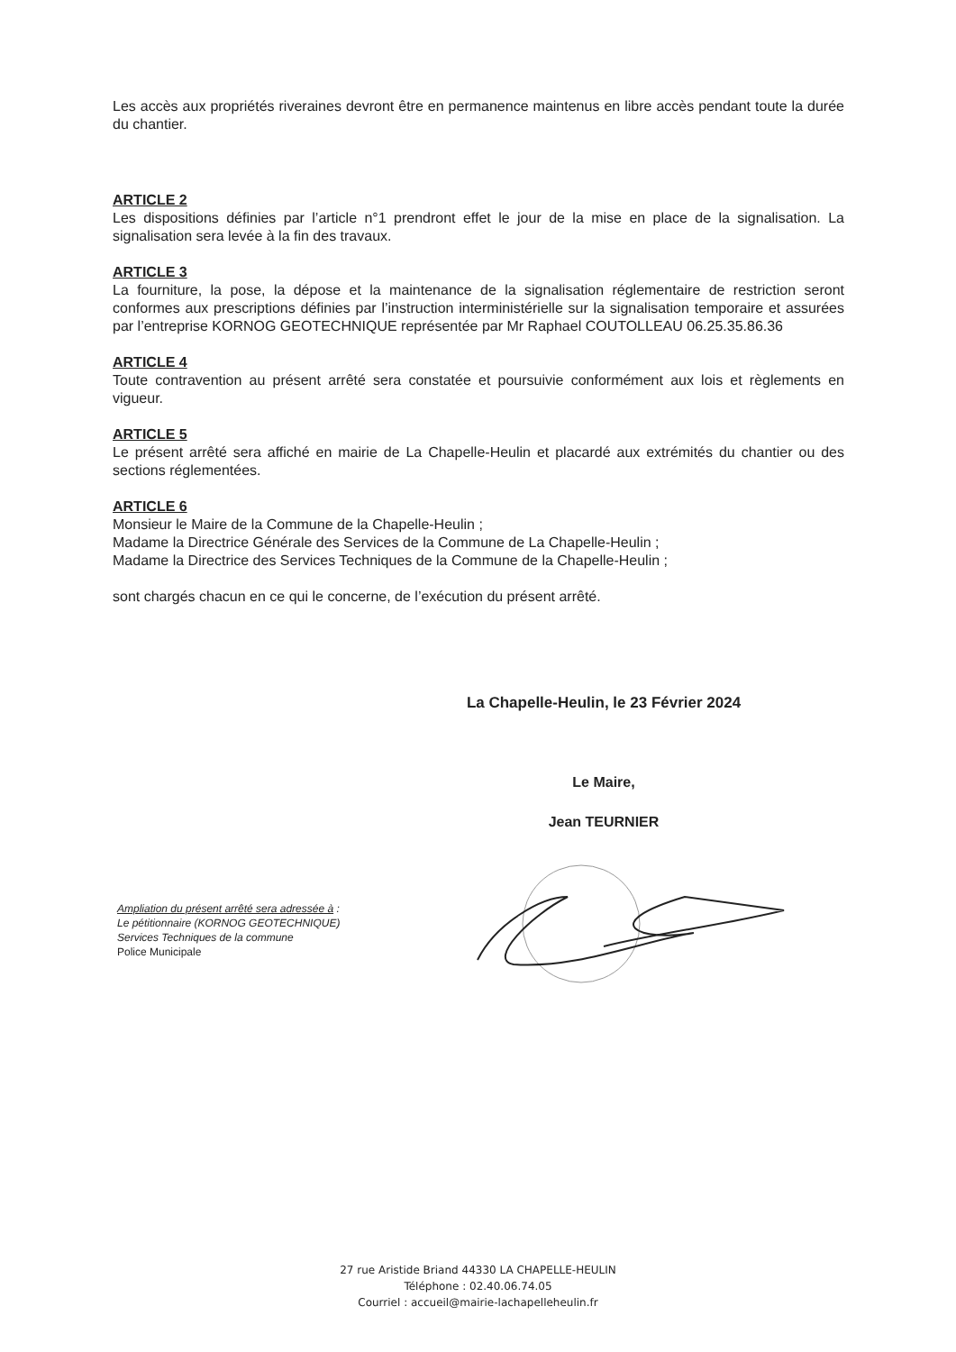Les accès aux propriétés riveraines devront être en permanence maintenus en libre accès pendant toute la durée du chantier.
ARTICLE 2
Les dispositions définies par l’article n°1 prendront effet le jour de la mise en place de la signalisation. La signalisation sera levée à la fin des travaux.
ARTICLE 3
La fourniture, la pose, la dépose et la maintenance de la signalisation réglementaire de restriction seront conformes aux prescriptions définies par l’instruction interministérielle sur la signalisation temporaire et assurées par l’entreprise KORNOG GEOTECHNIQUE représentée par Mr Raphael COUTOLLEAU 06.25.35.86.36
ARTICLE 4
Toute contravention au présent arrêté sera constatée et poursuivie conformément aux lois et règlements en vigueur.
ARTICLE 5
Le présent arrêté sera affiché en mairie de La Chapelle-Heulin et placardé aux extrémités du chantier ou des sections réglementées.
ARTICLE 6
Monsieur le Maire de la Commune de la Chapelle-Heulin ;
Madame la Directrice Générale des Services de la Commune de La Chapelle-Heulin ;
Madame la Directrice des Services Techniques de la Commune de la Chapelle-Heulin ;
sont chargés chacun en ce qui le concerne, de l’exécution du présent arrêté.
La Chapelle-Heulin, le 23 Février 2024
Le Maire,
Jean TEURNIER
Ampliation du présent arrêté sera adressée à :
Le pétitionnaire (KORNOG GEOTECHNIQUE)
Services Techniques de la commune
Police Municipale
27 rue Aristide Briand 44330 LA CHAPELLE-HEULIN
Téléphone : 02.40.06.74.05
Courriel : accueil@mairie-lachapelleheulin.fr